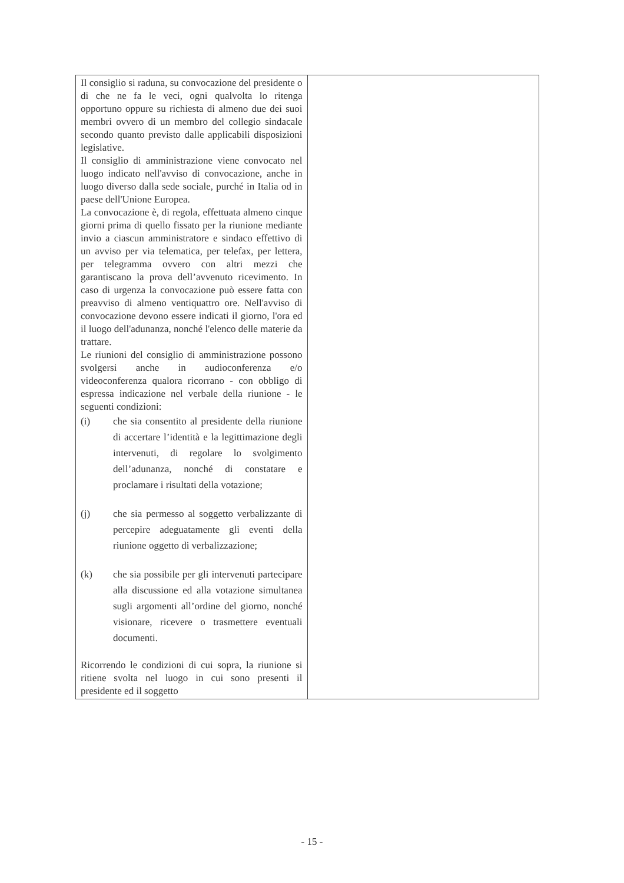| Il consiglio si raduna, su convocazione del presidente o di che ne fa le veci, ogni qualvolta lo ritenga opportuno oppure su richiesta di almeno due dei suoi membri ovvero di un membro del collegio sindacale secondo quanto previsto dalle applicabili disposizioni legislative. Il consiglio di amministrazione viene convocato nel luogo indicato nell'avviso di convocazione, anche in luogo diverso dalla sede sociale, purché in Italia od in paese dell'Unione Europea. La convocazione è, di regola, effettuata almeno cinque giorni prima di quello fissato per la riunione mediante invio a ciascun amministratore e sindaco effettivo di un avviso per via telematica, per telefax, per lettera, per telegramma ovvero con altri mezzi che garantiscano la prova dell’avvenuto ricevimento. In caso di urgenza la convocazione può essere fatta con preavviso di almeno ventiquattro ore. Nell'avviso di convocazione devono essere indicati il giorno, l'ora ed il luogo dell'adunanza, nonché l'elenco delle materie da trattare. Le riunioni del consiglio di amministrazione possono svolgersi anche in audioconferenza e/o videoconferenza qualora ricorrano - con obbligo di espressa indicazione nel verbale della riunione - le seguenti condizioni: (i) che sia consentito al presidente della riunione di accertare l’identità e la legittimazione degli intervenuti, di regolare lo svolgimento dell’adunanza, nonché di constatare e proclamare i risultati della votazione; (j) che sia permesso al soggetto verbalizzante di percepire adeguatamente gli eventi della riunione oggetto di verbalizzazione; (k) che sia possibile per gli intervenuti partecipare alla discussione ed alla votazione simultanea sugli argomenti all’ordine del giorno, nonché visionare, ricevere o trasmettere eventuali documenti. Ricorrendo le condizioni di cui sopra, la riunione si ritiene svolta nel luogo in cui sono presenti il presidente ed il soggetto | |
- 15 -